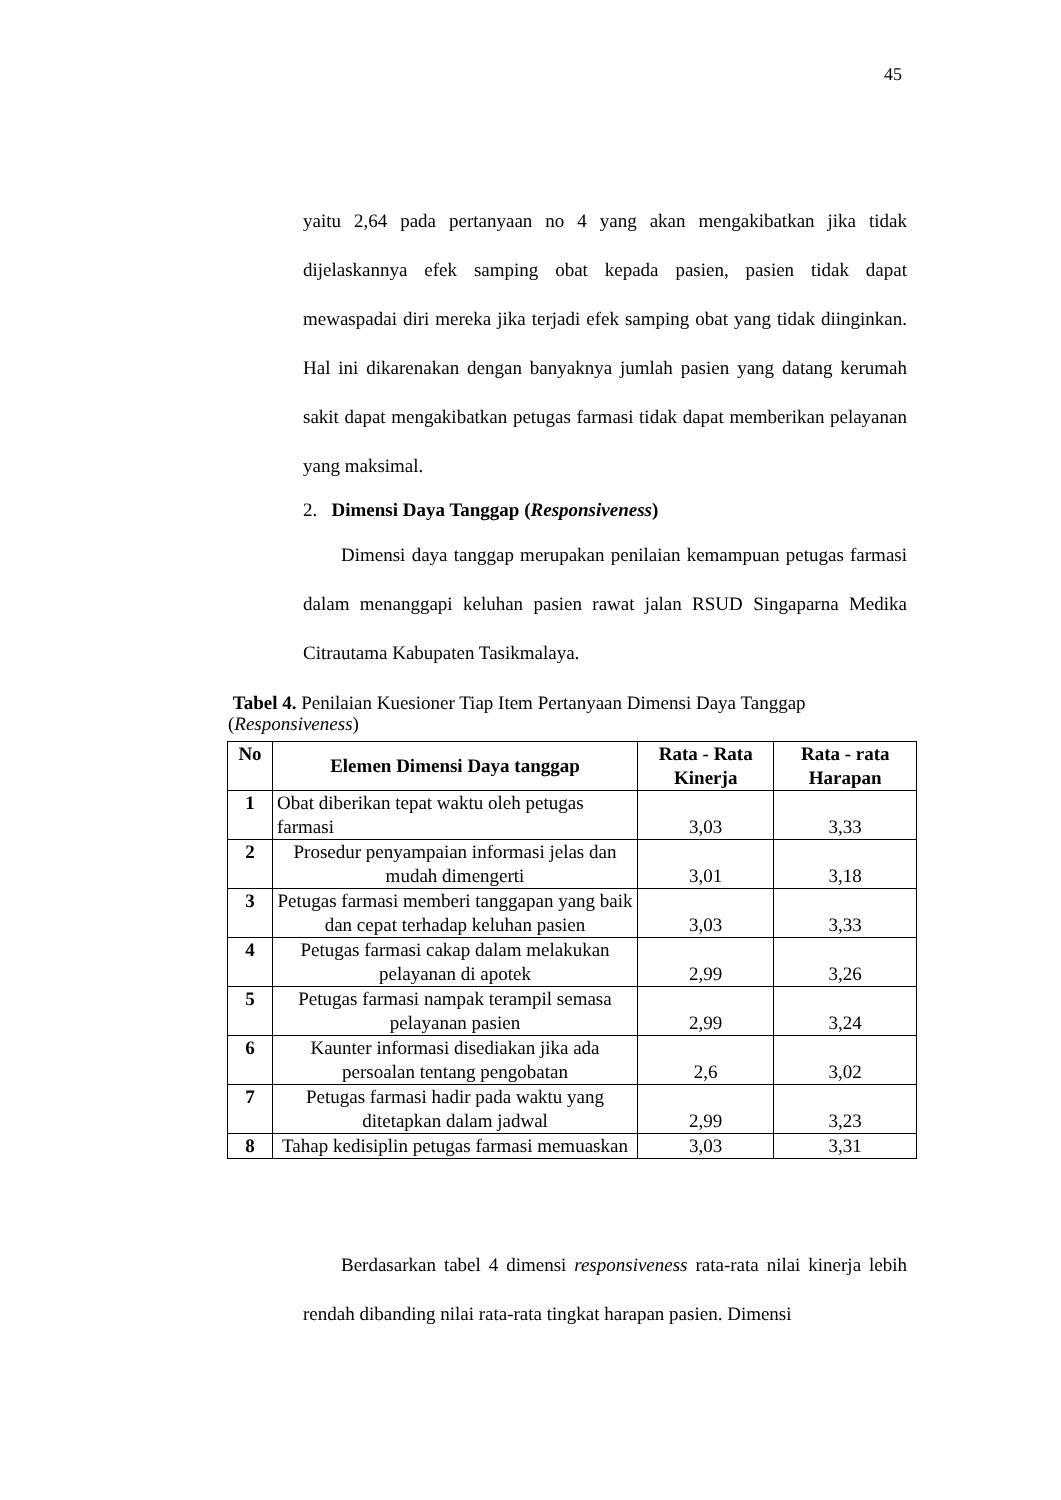45
yaitu 2,64 pada pertanyaan no 4 yang akan mengakibatkan jika tidak dijelaskannya efek samping obat kepada pasien, pasien tidak dapat mewaspadai diri mereka jika terjadi efek samping obat yang tidak diinginkan. Hal ini dikarenakan dengan banyaknya jumlah pasien yang datang kerumah sakit dapat mengakibatkan petugas farmasi tidak dapat memberikan pelayanan yang maksimal.
2. Dimensi Daya Tanggap (Responsiveness)
Dimensi daya tanggap merupakan penilaian kemampuan petugas farmasi dalam menanggapi keluhan pasien rawat jalan RSUD Singaparna Medika Citrautama Kabupaten Tasikmalaya.
Tabel 4. Penilaian Kuesioner Tiap Item Pertanyaan Dimensi Daya Tanggap (Responsiveness)
| No | Elemen Dimensi Daya tanggap | Rata - Rata Kinerja | Rata - rata Harapan |
| --- | --- | --- | --- |
| 1 | Obat diberikan tepat waktu oleh petugas farmasi | 3,03 | 3,33 |
| 2 | Prosedur penyampaian informasi jelas dan mudah dimengerti | 3,01 | 3,18 |
| 3 | Petugas farmasi memberi tanggapan yang baik dan cepat terhadap keluhan pasien | 3,03 | 3,33 |
| 4 | Petugas farmasi cakap dalam melakukan pelayanan di apotek | 2,99 | 3,26 |
| 5 | Petugas farmasi nampak terampil semasa pelayanan pasien | 2,99 | 3,24 |
| 6 | Kaunter informasi disediakan jika ada persoalan tentang pengobatan | 2,6 | 3,02 |
| 7 | Petugas farmasi hadir pada waktu yang ditetapkan dalam jadwal | 2,99 | 3,23 |
| 8 | Tahap kedisiplin petugas farmasi memuaskan | 3,03 | 3,31 |
Berdasarkan tabel 4 dimensi responsiveness rata-rata nilai kinerja lebih rendah dibanding nilai rata-rata tingkat harapan pasien. Dimensi